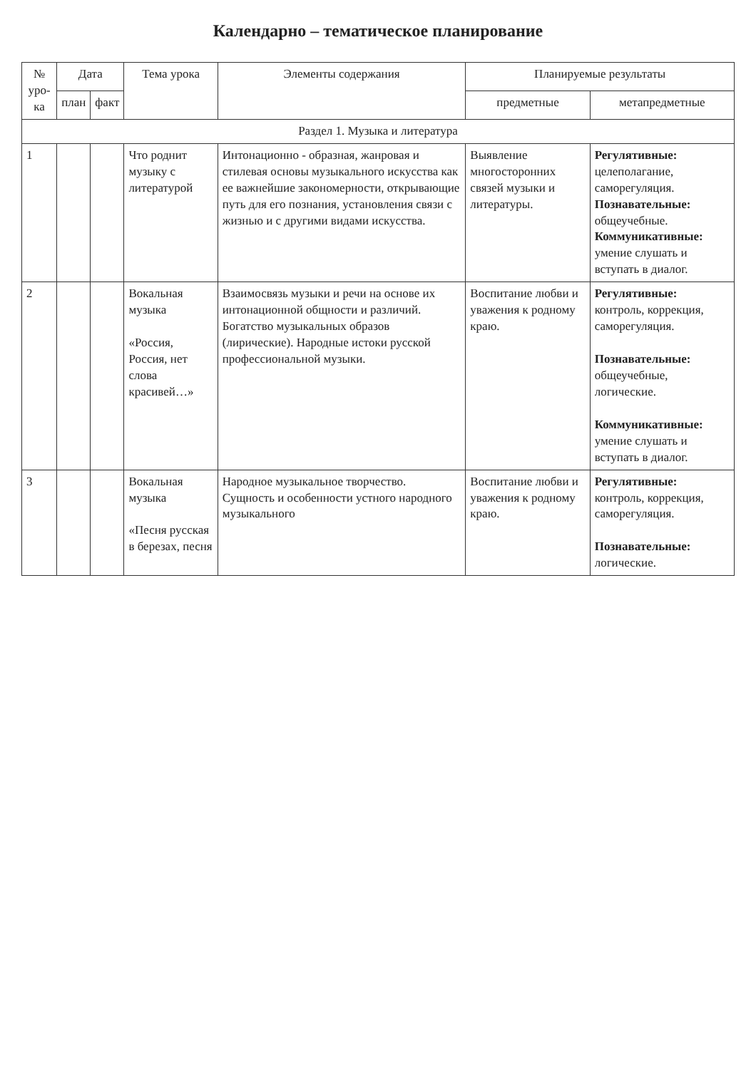Календарно – тематическое планирование
| № уро-ка | Дата | | Тема урока | Элементы содержания | Планируемые результаты | |
| --- | --- | --- | --- | --- | --- | --- |
| | план | факт | | | предметные | метапредметные |
| Раздел 1. Музыка и литература | | | | | | |
| 1 | | | Что роднит музыку с литературой | Интонационно - образная, жанровая и стилевая основы музыкального искусства как ее важнейшие закономерности, открывающие путь для его познания, установления связи с жизнью и с другими видами искусства. | Выявление многосторонних связей музыки и литературы. | Регулятивные: целеполагание, саморегуляция. Познавательные: общеучебные. Коммуникативные: умение слушать и вступать в диалог. |
| 2 | | | Вокальная музыка «Россия, Россия, нет слова красивей…» | Взаимосвязь музыки и речи на основе их интонационной общности и различий. Богатство музыкальных образов (лирические). Народные истоки русской профессиональной музыки. | Воспитание любви и уважения к родному краю. | Регулятивные: контроль, коррекция, саморегуляция. Познавательные: общеучебные, логические. Коммуникативные: умение слушать и вступать в диалог. |
| 3 | | | Вокальная музыка «Песня русская в березах, песня | Народное музыкальное творчество. Сущность и особенности устного народного музыкального | Воспитание любви и уважения к родному краю. | Регулятивные: контроль, коррекция, саморегуляция. Познавательные: логические. |